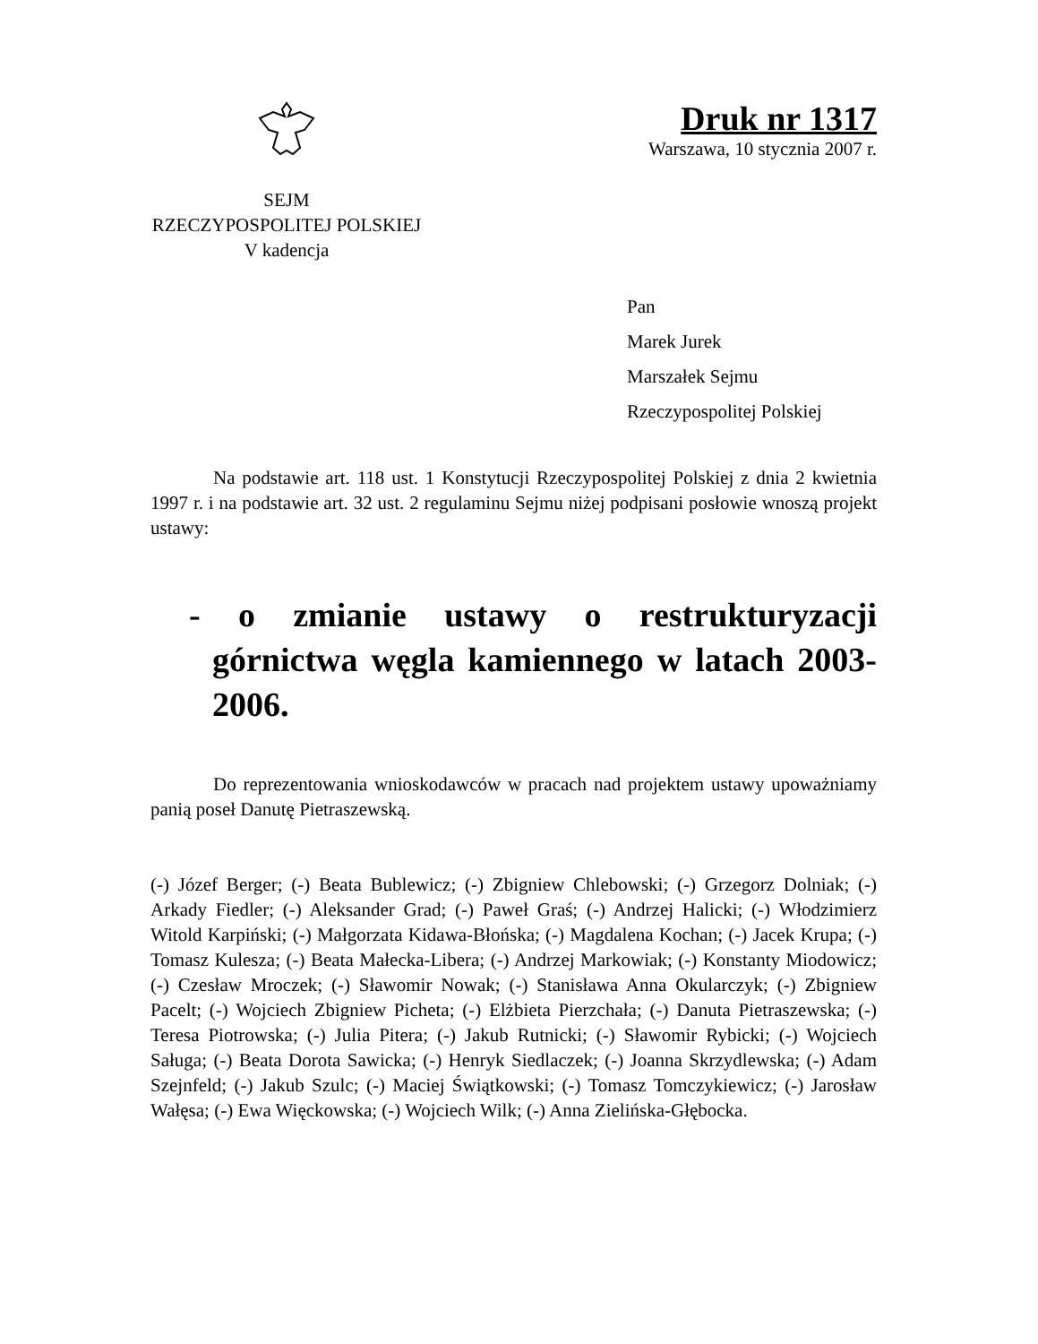SEJM
RZECZYPOSPOLITEJ POLSKIEJ
V kadencja
Druk nr 1317
Warszawa, 10 stycznia 2007 r.
Pan
Marek Jurek
Marszałek Sejmu
Rzeczypospolitej Polskiej
Na podstawie art. 118 ust. 1 Konstytucji Rzeczypospolitej Polskiej z dnia 2 kwietnia 1997 r. i na podstawie art. 32 ust. 2 regulaminu Sejmu niżej podpisani posłowie wnoszą projekt ustawy:
- o zmianie ustawy o restrukturyzacji górnictwa węgla kamiennego w latach 2003-2006.
Do reprezentowania wnioskodawców w pracach nad projektem ustawy upoważniamy panią poseł Danutę Pietraszewską.
(-) Józef Berger; (-) Beata Bublewicz; (-) Zbigniew Chlebowski; (-) Grzegorz Dolniak; (-) Arkady Fiedler; (-) Aleksander Grad; (-) Paweł Graś; (-) Andrzej Halicki; (-) Włodzimierz Witold Karpiński; (-) Małgorzata Kidawa-Błońska; (-) Magdalena Kochan; (-) Jacek Krupa; (-) Tomasz Kulesza; (-) Beata Małecka-Libera; (-) Andrzej Markowiak; (-) Konstanty Miodowicz; (-) Czesław Mroczek; (-) Sławomir Nowak; (-) Stanisława Anna Okularczyk; (-) Zbigniew Pacelt; (-) Wojciech Zbigniew Picheta; (-) Elżbieta Pierzchała; (-) Danuta Pietraszewska; (-) Teresa Piotrowska; (-) Julia Pitera; (-) Jakub Rutnicki; (-) Sławomir Rybicki; (-) Wojciech Saługa; (-) Beata Dorota Sawicka; (-) Henryk Siedlaczek; (-) Joanna Skrzydlewska; (-) Adam Szejnfeld; (-) Jakub Szulc; (-) Maciej Świątkowski; (-) Tomasz Tomczykiewicz; (-) Jarosław Wałęsa; (-) Ewa Więckowska; (-) Wojciech Wilk; (-) Anna Zielińska-Głębocka.